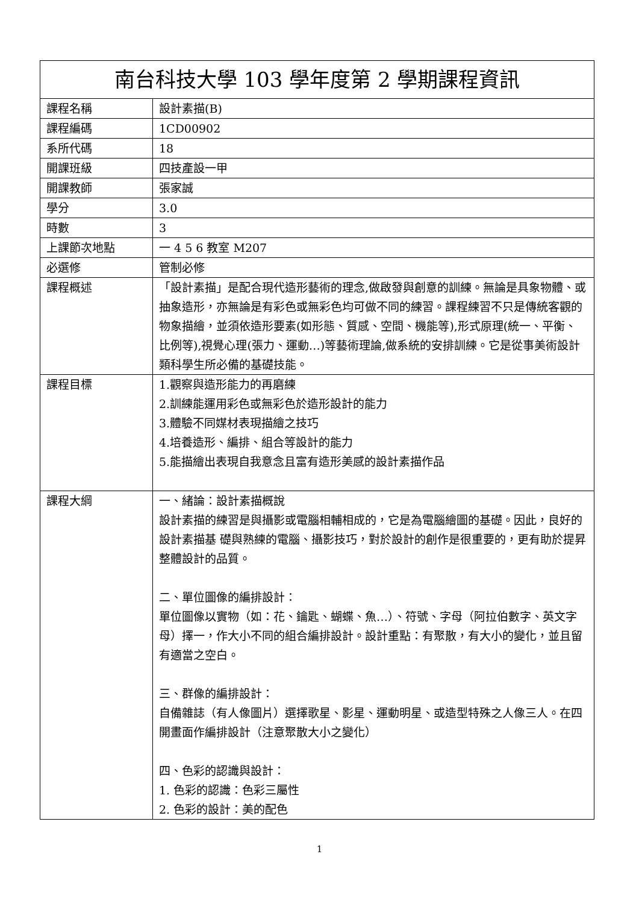| 南台科技大學 103 學年度第 2 學期課程資訊 | |
| --- | --- |
| 課程名稱 | 設計素描(B) |
| 課程編碼 | 1CD00902 |
| 系所代碼 | 18 |
| 開課班級 | 四技產設一甲 |
| 開課教師 | 張家誠 |
| 學分 | 3.0 |
| 時數 | 3 |
| 上課節次地點 | 一 4 5 6 教室 M207 |
| 必選修 | 管制必修 |
| 課程概述 | 「設計素描」是配合現代造形藝術的理念,做啟發與創意的訓練。無論是具象物體、或抽象造形，亦無論是有彩色或無彩色均可做不同的練習。課程練習不只是傳統客觀的物象描繪，並須依造形要素(如形態、質感、空間、機能等),形式原理(統一、平衡、比例等),視覺心理(張力、運動…)等藝術理論,做系統的安排訓練。它是從事美術設計類科學生所必備的基礎技能。 |
| 課程目標 | 1.觀察與造形能力的再磨練 2.訓練能運用彩色或無彩色於造形設計的能力 3.體驗不同媒材表現描繪之技巧 4.培養造形、編排、組合等設計的能力 5.能描繪出表現自我意念且富有造形美感的設計素描作品 |
| 課程大綱 | 一、緒論：設計素描概說 設計素描的練習是與攝影或電腦相輔相成的，它是為電腦繪圖的基礎。因此，良好的設計素描基 礎與熟練的電腦、攝影技巧，對於設計的創作是很重要的，更有助於提昇整體設計的品質。 二、單位圖像的編排設計： 單位圖像以實物（如：花、鑰匙、蝴蝶、魚…）、符號、字母（阿拉伯數字、英文字母）擇一，作大小不同的組合編排設計。設計重點：有聚散，有大小的變化，並且留有適當之空白。 三、群像的編排設計： 自備雜誌（有人像圖片）選擇歌星、影星、運動明星、或造型特殊之人像三人。在四開畫面作編排設計（注意聚散大小之變化） 四、色彩的認識與設計： 1. 色彩的認識：色彩三屬性 2. 色彩的設計：美的配色 |
1